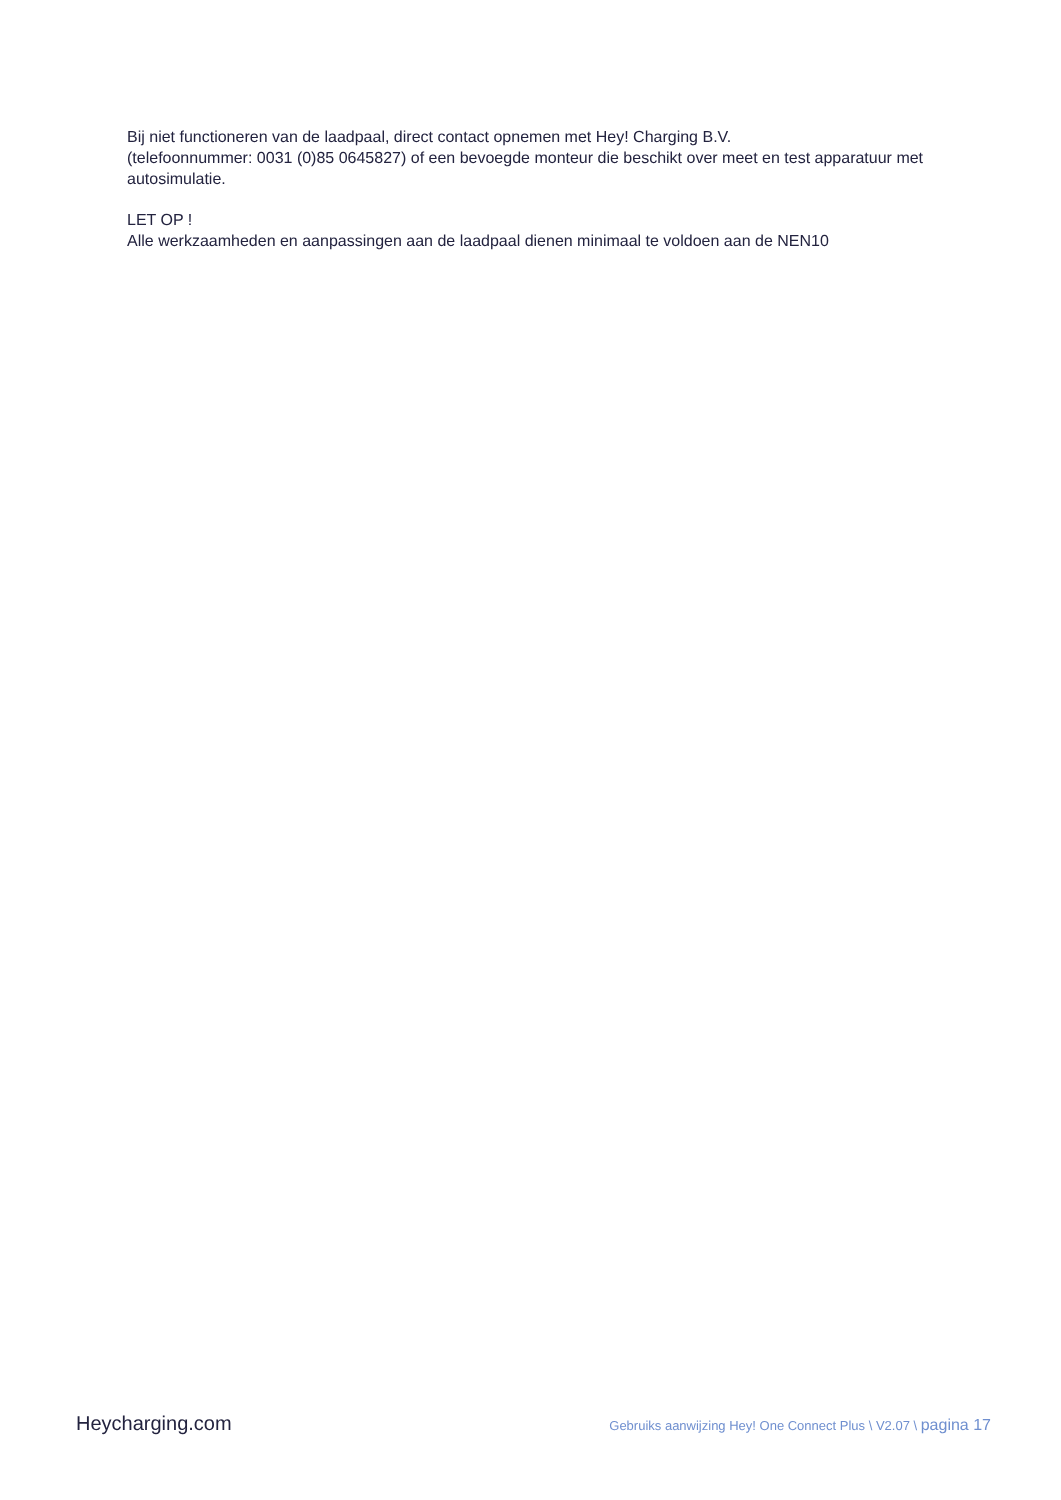Bij niet functioneren van de laadpaal, direct contact opnemen met Hey! Charging B.V.
(telefoonnummer: 0031 (0)85 0645827) of een bevoegde monteur die beschikt over meet en test apparatuur met autosimulatie.
LET OP !
Alle werkzaamheden en aanpassingen aan de laadpaal dienen minimaal te voldoen aan de NEN10
Heycharging.com Gebruiks aanwijzing Hey! One Connect Plus \ V2.07 \ pagina 17